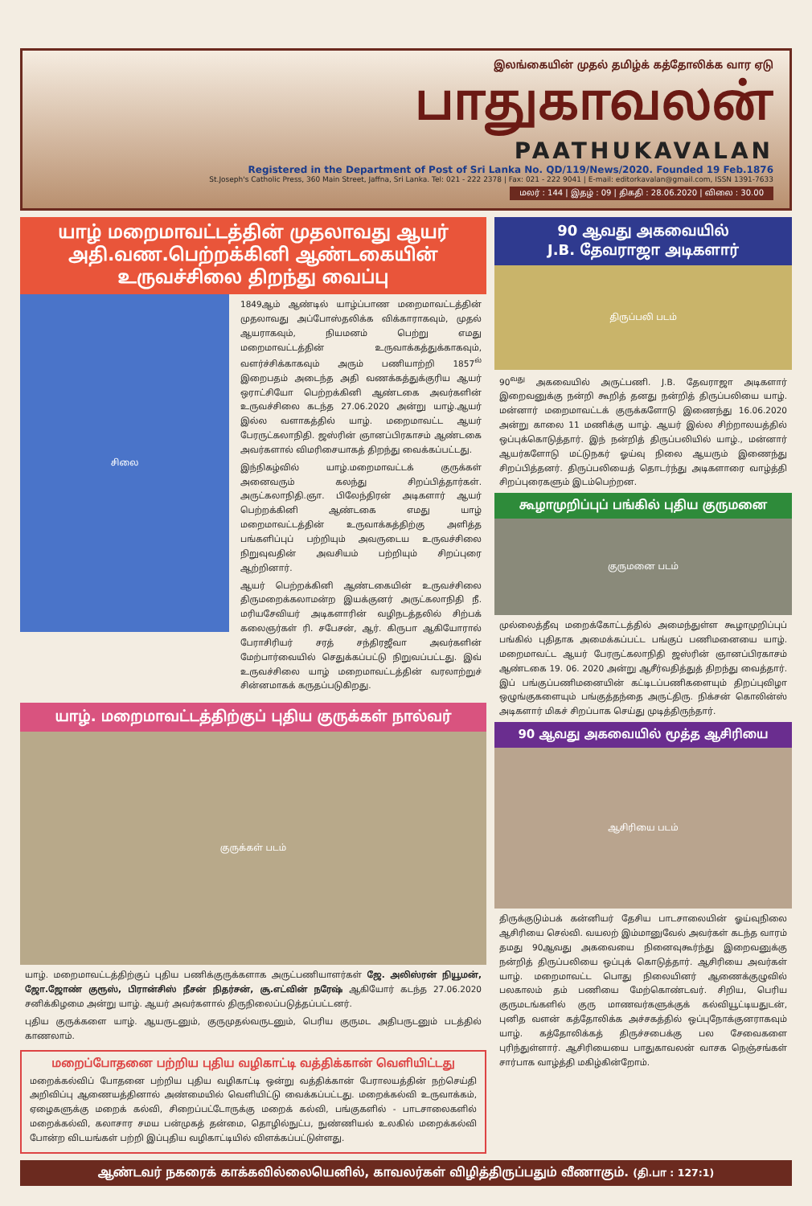இலங்கையின் முதல் தமிழ்க் கத்தோலிக்க வார ஏடு
பாதுகாவலன்
PAATHUKAVALAN
Registered in the Department of Post of Sri Lanka No. QD/119/News/2020. Founded 19 Feb.1876
St.Joseph's Catholic Press, 360 Main Street, Jaffna, Sri Lanka. Tel: 021 - 222 2378 | Fax: 021 - 222 9041 | E-mail: editorkavalan@gmail.com, ISSN 1391-7633
மலர் : 144 | இதழ் : 09 | திகதி : 28.06.2020 | விலை : 30.00
யாழ் மறைமாவட்டத்தின் முதலாவது ஆயர்
அதி.வண.பெற்றக்கினி ஆண்டகையின்
உருவச்சிலை திறந்து வைப்பு
சிலை
1849ஆம் ஆண்டில் யாழ்ப்பாண மறைமாவட்டத்தின் முதலாவது அப்போஸ்தலிக்க விக்காராகவும், முதல் ஆயராகவும், நியமனம் பெற்று எமது மறைமாவட்டத்தின் உருவாக்கத்துக்காகவும், வளர்ச்சிக்காகவும் அரும் பணியாற்றி 1857<sup>ல்</sup> இறைபதம் அடைந்த அதி வணக்கத்துக்குரிய ஆயர் ஒராட்சியோ பெற்றக்கினி ஆண்டகை அவர்களின் உருவச்சிலை கடந்த 27.06.2020 அன்று யாழ்.ஆயர் இல்ல வளாகத்தில் யாழ். மறைமாவட்ட ஆயர் பேரருட்கலாநிதி. ஜஸ்ரின் ஞானப்பிரகாசம் ஆண்டகை அவர்களால் விமரிசையாகத் திறந்து வைக்கப்பட்டது.
இந்நிகழ்வில் யாழ்.மறைமாவட்டக் குருக்கள் அனைவரும் கலந்து சிறப்பித்தார்கள். அருட்கலாநிதி.ஞா. பிலேந்திரன் அடிகளார் ஆயர் பெற்றக்கினி ஆண்டகை எமது யாழ் மறைமாவட்டத்தின் உருவாக்கத்திற்கு அளித்த பங்களிப்புப் பற்றியும் அவருடைய உருவச்சிலை நிறுவுவதின் அவசியம் பற்றியும் சிறப்புரை ஆற்றினார்.
ஆயர் பெற்றக்கினி ஆண்டகையின் உருவச்சிலை திருமறைக்கலாமன்ற இயக்குனர் அருட்கலாநிதி நீ. மரியசேவியர் அடிகளாரின் வழிநடத்தலில் சிற்பக் கலைஞர்கள் ரி. சபேசன், ஆர். கிருபா ஆகியோரால் பேராசிரியர் சரத் சந்திரஜீவா அவர்களின் மேற்பார்வையில் செதுக்கப்பட்டு நிறுவப்பட்டது. இவ் உருவச்சிலை யாழ் மறைமாவட்டத்தின் வரலாற்றுச் சின்னமாகக் கருதப்படுகிறது.
யாழ். மறைமாவட்டத்திற்குப் புதிய குருக்கள் நால்வர்
குருக்கள் படம்
யாழ். மறைமாவட்டத்திற்குப் புதிய பணிக்குருக்களாக அருட்பணியாளர்கள் ஜே. அலிஸ்ரன் நியூமன், ஜோ.ஜோண் குரூஸ், பிரான்சிஸ் நீசன் நிதர்சன், சூ.எட்வின் நரேஷ் ஆகியோர் கடந்த 27.06.2020 சனிக்கிழமை அன்று யாழ். ஆயர் அவர்களால் திருநிலைப்படுத்தப்பட்டனர்.
புதிய குருக்களை யாழ். ஆயருடனும், குருமுதல்வருடனும், பெரிய குருமட அதிபருடனும் படத்தில் காணலாம்.
மறைப்போதனை பற்றிய புதிய வழிகாட்டி வத்திக்கான் வெளியிட்டது
மறைக்கல்விப் போதனை பற்றிய புதிய வழிகாட்டி ஒன்று வத்திக்கான் பேராலயத்தின் நற்செய்தி அறிவிப்பு ஆணையத்தினால் அண்மையில் வெளியிட்டு வைக்கப்பட்டது. மறைக்கல்வி உருவாக்கம், ஏழைகளுக்கு மறைக் கல்வி, சிறைப்பட்டோருக்கு மறைக் கல்வி, பங்குகளில் - பாடசாலைகளில் மறைக்கல்வி, கலாசார சமய பன்முகத் தன்மை, தொழில்நுட்ப, நுண்ணியல் உலகில் மறைக்கல்வி போன்ற விடயங்கள் பற்றி இப்புதிய வழிகாட்டியில் விளக்கப்பட்டுள்ளது.
90 ஆவது அகவையில்
J.B. தேவராஜா அடிகளார்
திருப்பலி படம்
90<sup>வது</sup> அகவையில் அருட்பணி. J.B. தேவராஜா அடிகளார் இறைவனுக்கு நன்றி கூறித் தனது நன்றித் திருப்பலியை யாழ். மன்னார் மறைமாவட்டக் குருக்களோடு இணைந்து 16.06.2020 அன்று காலை 11 மணிக்கு யாழ். ஆயர் இல்ல சிற்றாலயத்தில் ஒப்புக்கொடுத்தார். இந் நன்றித் திருப்பலியில் யாழ்., மன்னார் ஆயர்களோடு மட்டுநகர் ஓய்வு நிலை ஆயரும் இணைந்து சிறப்பித்தனர். திருப்பலியைத் தொடர்ந்து அடிகளாரை வாழ்த்தி சிறப்புரைகளும் இடம்பெற்றன.
கூழாமுறிப்புப் பங்கில் புதிய குருமனை
குருமனை படம்
முல்லைத்தீவு மறைக்கோட்டத்தில் அமைந்துள்ள கூழாமுறிப்புப் பங்கில் புதிதாக அமைக்கப்பட்ட பங்குப் பணிமனையை யாழ். மறைமாவட்ட ஆயர் பேரருட்கலாநிதி ஜஸ்ரின் ஞானப்பிரகாசம் ஆண்டகை 19. 06. 2020 அன்று ஆசீர்வதித்துத் திறந்து வைத்தார். இப் பங்குப்பணிமனையின் கட்டிடப்பணிகளையும் திறப்புவிழா ஒழுங்குகளையும் பங்குத்தந்தை அருட்திரு. நிக்சன் கொலின்ஸ் அடிகளார் மிகச் சிறப்பாக செய்து முடித்திருந்தார்.
90 ஆவது அகவையில் மூத்த ஆசிரியை
ஆசிரியை படம்
திருக்குடும்பக் கன்னியர் தேசிய பாடசாலையின் ஓய்வுநிலை ஆசிரியை செல்வி. வயலற் இம்மானுவேல் அவர்கள் கடந்த வாரம் தமது 90ஆவது அகவையை நினைவுகூர்ந்து இறைவனுக்கு நன்றித் திருப்பலியை ஒப்புக் கொடுத்தார். ஆசிரியை அவர்கள் யாழ். மறைமாவட்ட பொது நிலையினர் ஆணைக்குழுவில் பலகாலம் தம் பணியை மேற்கொண்டவர். சிறிய, பெரிய குருமடங்களில் குரு மாணவர்களுக்குக் கல்வியூட்டியதுடன், புனித வளன் கத்தோலிக்க அச்சகத்தில் ஒப்புநோக்குனராகவும் யாழ். கத்தோலிக்கத் திருச்சபைக்கு பல சேவைகளை புரிந்துள்ளார். ஆசிரியையை பாதுகாவலன் வாசக நெஞ்சங்கள் சார்பாக வாழ்த்தி மகிழ்கின்றோம்.
ஆண்டவர் நகரைக் காக்கவில்லையெனில், காவலர்கள் விழித்திருப்பதும் வீணாகும். (தி.பா : 127:1)